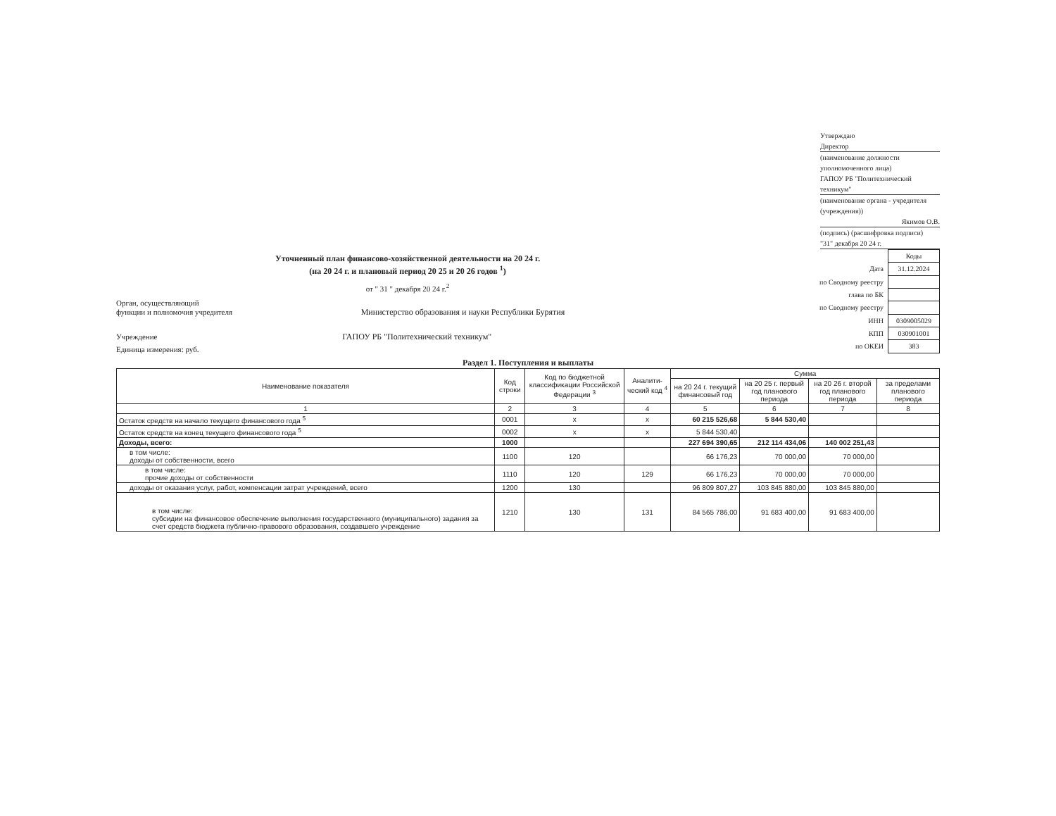Утверждаю
Директор
(наименование должности уполномоченного лица)
ГАПОУ РБ "Политехнический техникум"
(наименование органа - учредителя (учреждения))
Якимов О.В.
(подпись) (расшифровка подписи)
"31" декабря 20 24 г.
Уточненный план финансово-хозяйственной деятельности на 20 24 г.
(на 20 24 г. и плановый период 20 25 и 20 26 годов <sup>1</sup>)
от " 31 " декабря 20 24 г.<sup>2</sup>
Орган, осуществляющий
функции и полномочия учредителя Министерство образования и науки Республики Бурятия
Учреждение ГАПОУ РБ "Политехнический техникум"
Единица измерения: руб.
| | Коды |
| Дата | 31.12.2024 |
| по Сводному реестру | |
| глава по БК | |
| по Сводному реестру | |
| ИНН | 0309005029 |
| КПП | 030901001 |
| по ОКЕИ | 383 |
Раздел 1. Поступления и выплаты
| Наименование показателя | Код строки | Код по бюджетной классификации Российской Федерации <sup>3</sup> | Аналити-ческий код <sup>4</sup> | Сумма | | | |
| --- | --- | --- | --- | --- | --- | --- | --- |
| | | | | на 20 24 г. текущий финансовый год | на 20 25 г. первый год планового периода | на 20 26 г. второй год планового периода | за пределами планового периода |
| 1 | 2 | 3 | 4 | 5 | 6 | 7 | 8 |
| Остаток средств на начало текущего финансового года <sup>5</sup> | 0001 | х | х | 60 215 526,68 | 5 844 530,40 | | |
| Остаток средств на конец текущего финансового года <sup>5</sup> | 0002 | х | х | 5 844 530,40 | | | |
| Доходы, всего: | 1000 | | | 227 694 390,65 | 212 114 434,06 | 140 002 251,43 | |
| в том числе: доходы от собственности, всего | 1100 | 120 | | 66 176,23 | 70 000,00 | 70 000,00 | |
| в том числе: прочие доходы от собственности | 1110 | 120 | 129 | 66 176,23 | 70 000,00 | 70 000,00 | |
| доходы от оказания услуг, работ, компенсации затрат учреждений, всего | 1200 | 130 | | 96 809 807,27 | 103 845 880,00 | 103 845 880,00 | |
| в том числе: субсидии на финансовое обеспечение выполнения государственного (муниципального) задания за счет средств бюджета публично-правового образования, создавшего учреждение | 1210 | 130 | 131 | 84 565 786,00 | 91 683 400,00 | 91 683 400,00 | |